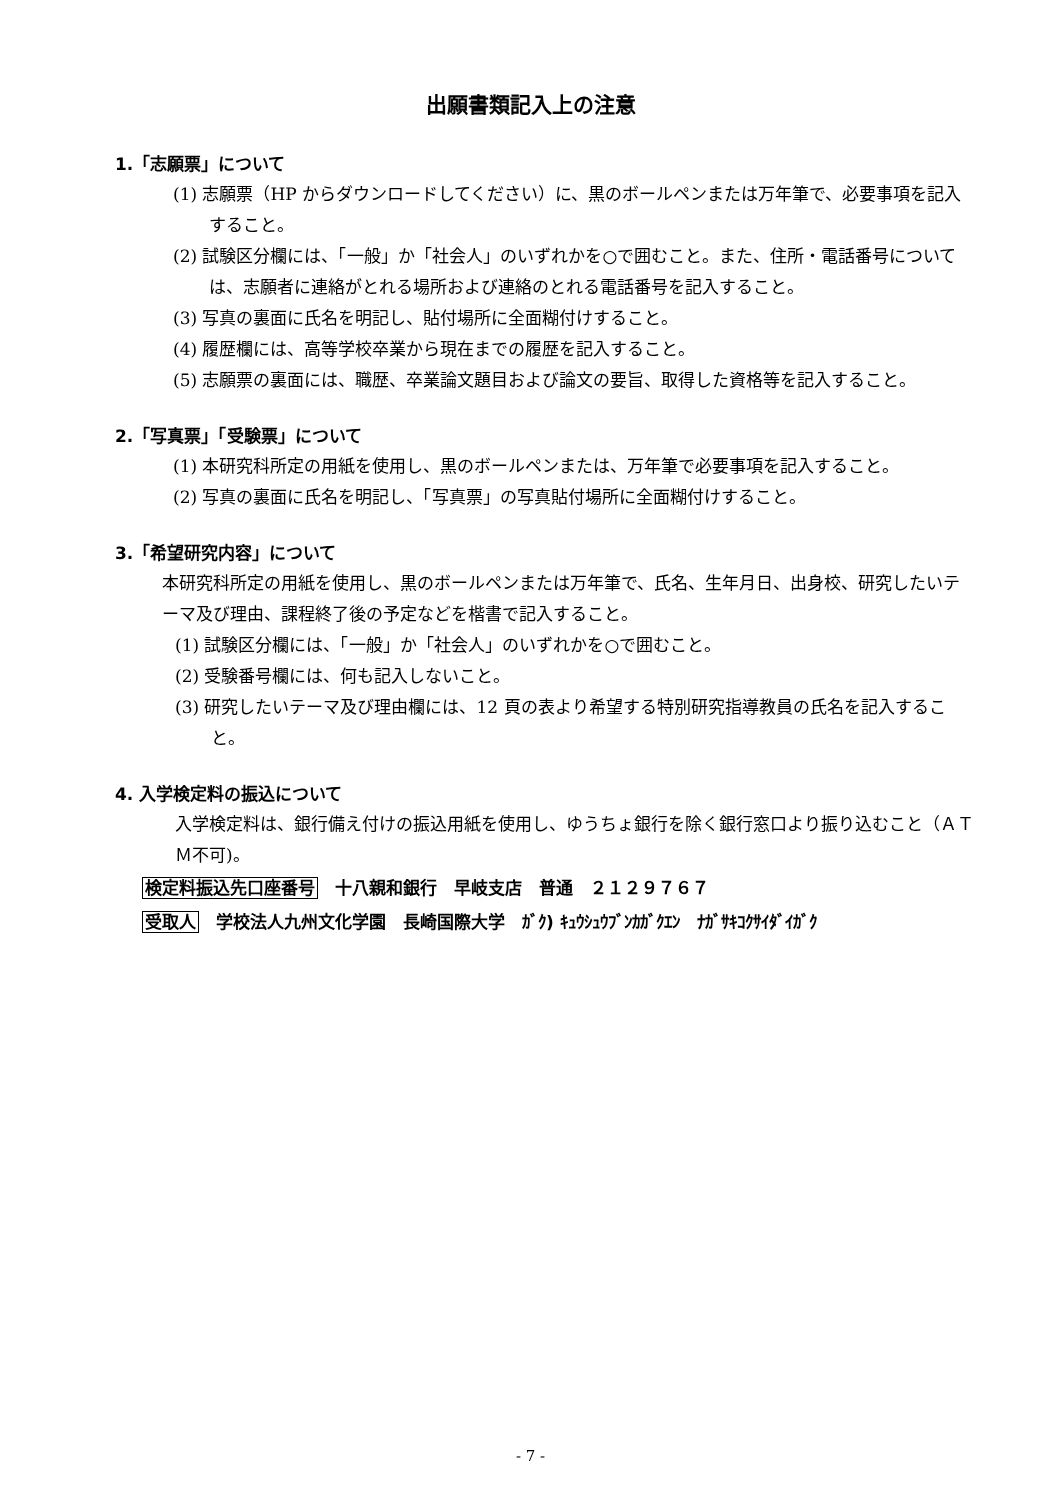出願書類記入上の注意
1.「志願票」について
(1) 志願票（HP からダウンロードしてください）に、黒のボールペンまたは万年筆で、必要事項を記入すること。
(2) 試験区分欄には、「一般」か「社会人」のいずれかを○で囲むこと。また、住所・電話番号については、志願者に連絡がとれる場所および連絡のとれる電話番号を記入すること。
(3) 写真の裏面に氏名を明記し、貼付場所に全面糊付けすること。
(4) 履歴欄には、高等学校卒業から現在までの履歴を記入すること。
(5) 志願票の裏面には、職歴、卒業論文題目および論文の要旨、取得した資格等を記入すること。
2.「写真票」「受験票」について
(1) 本研究科所定の用紙を使用し、黒のボールペンまたは、万年筆で必要事項を記入すること。
(2) 写真の裏面に氏名を明記し、「写真票」の写真貼付場所に全面糊付けすること。
3.「希望研究内容」について
本研究科所定の用紙を使用し、黒のボールペンまたは万年筆で、氏名、生年月日、出身校、研究したいテーマ及び理由、課程終了後の予定などを楷書で記入すること。
(1) 試験区分欄には、「一般」か「社会人」のいずれかを○で囲むこと。
(2) 受験番号欄には、何も記入しないこと。
(3) 研究したいテーマ及び理由欄には、12 頁の表より希望する特別研究指導教員の氏名を記入すること。
4. 入学検定料の振込について
入学検定料は、銀行備え付けの振込用紙を使用し、ゆうちょ銀行を除く銀行窓口より振り込むこと（ＡＴＭ不可)。
検定料振込先口座番号　十八親和銀行　早岐支店　普通　２１２９７６７
受取人　学校法人九州文化学園　長崎国際大学　ｶﾞｸ) ｷｭｳｼｭｳﾌﾞﾝｶｶﾞｸｴﾝ　ﾅｶﾞｻｷｺｸｻｲﾀﾞｲｶﾞｸ
- 7 -